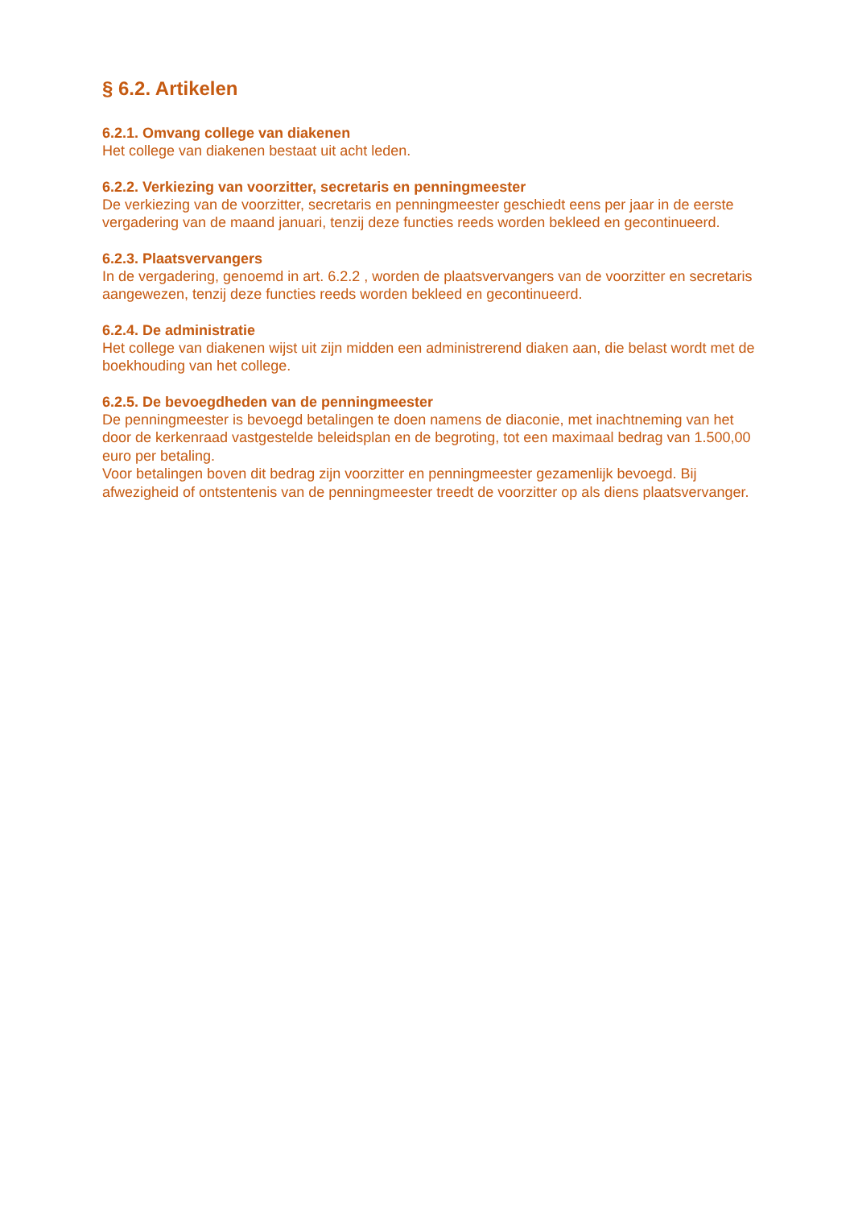§ 6.2. Artikelen
6.2.1. Omvang college van diakenen
Het college van diakenen bestaat uit acht leden.
6.2.2. Verkiezing van voorzitter, secretaris en penningmeester
De verkiezing van de voorzitter, secretaris en penningmeester geschiedt eens per jaar in de eerste vergadering van de maand januari, tenzij deze functies reeds worden bekleed en gecontinueerd.
6.2.3. Plaatsvervangers
In de vergadering, genoemd in art. 6.2.2 , worden de plaatsvervangers van de voorzitter en secretaris aangewezen, tenzij deze functies reeds worden bekleed en gecontinueerd.
6.2.4. De administratie
Het college van diakenen wijst uit zijn midden een administrerend diaken aan, die belast wordt met de boekhouding van het college.
6.2.5. De bevoegdheden van de penningmeester
De penningmeester is bevoegd betalingen te doen namens de diaconie, met inachtneming van het door de kerkenraad vastgestelde beleidsplan en de begroting, tot een maximaal bedrag van 1.500,00 euro per betaling.
Voor betalingen boven dit bedrag zijn voorzitter en penningmeester gezamenlijk bevoegd. Bij afwezigheid of ontstentenis van de penningmeester treedt de voorzitter op als diens plaatsvervanger.